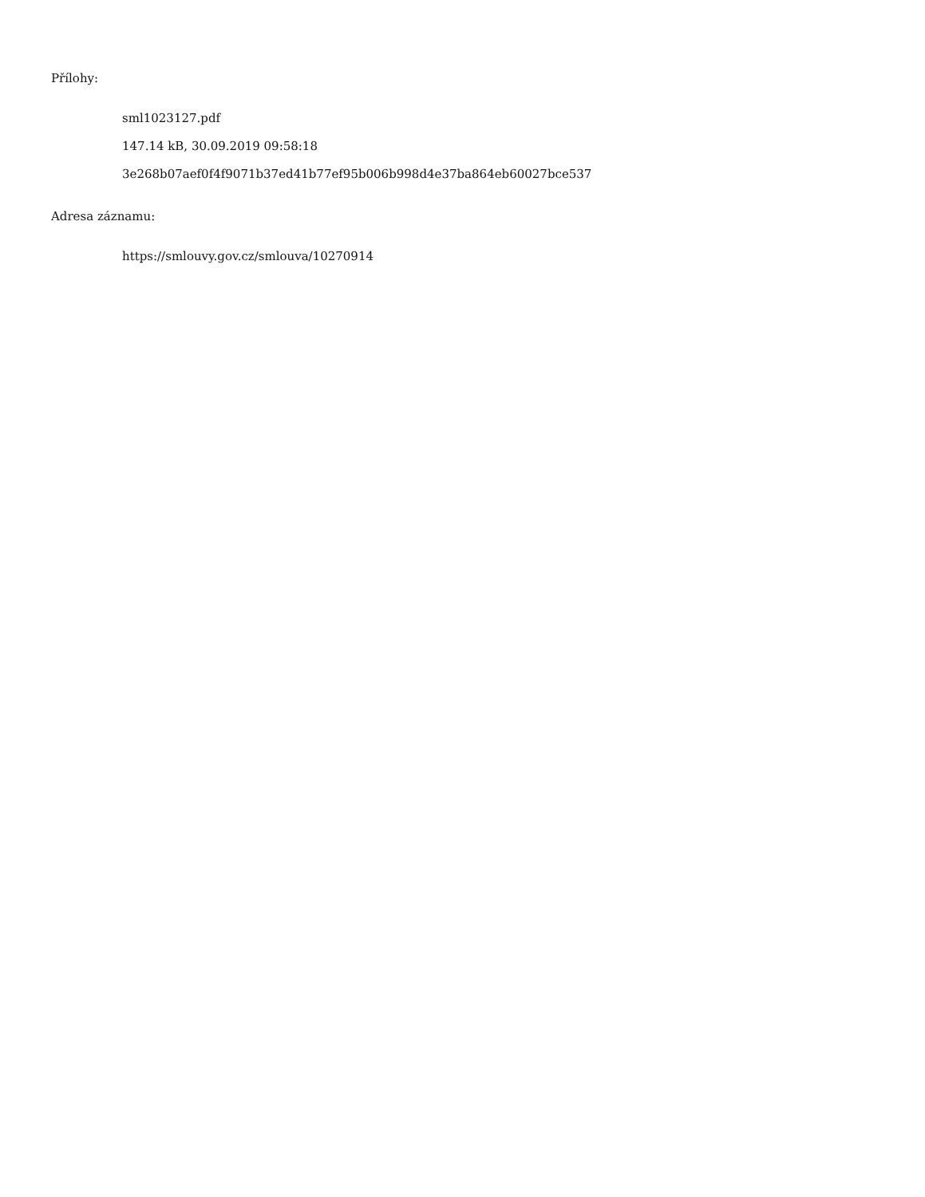Přílohy:
sml1023127.pdf
147.14 kB, 30.09.2019 09:58:18
3e268b07aef0f4f9071b37ed41b77ef95b006b998d4e37ba864eb60027bce537
Adresa záznamu:
https://smlouvy.gov.cz/smlouva/10270914